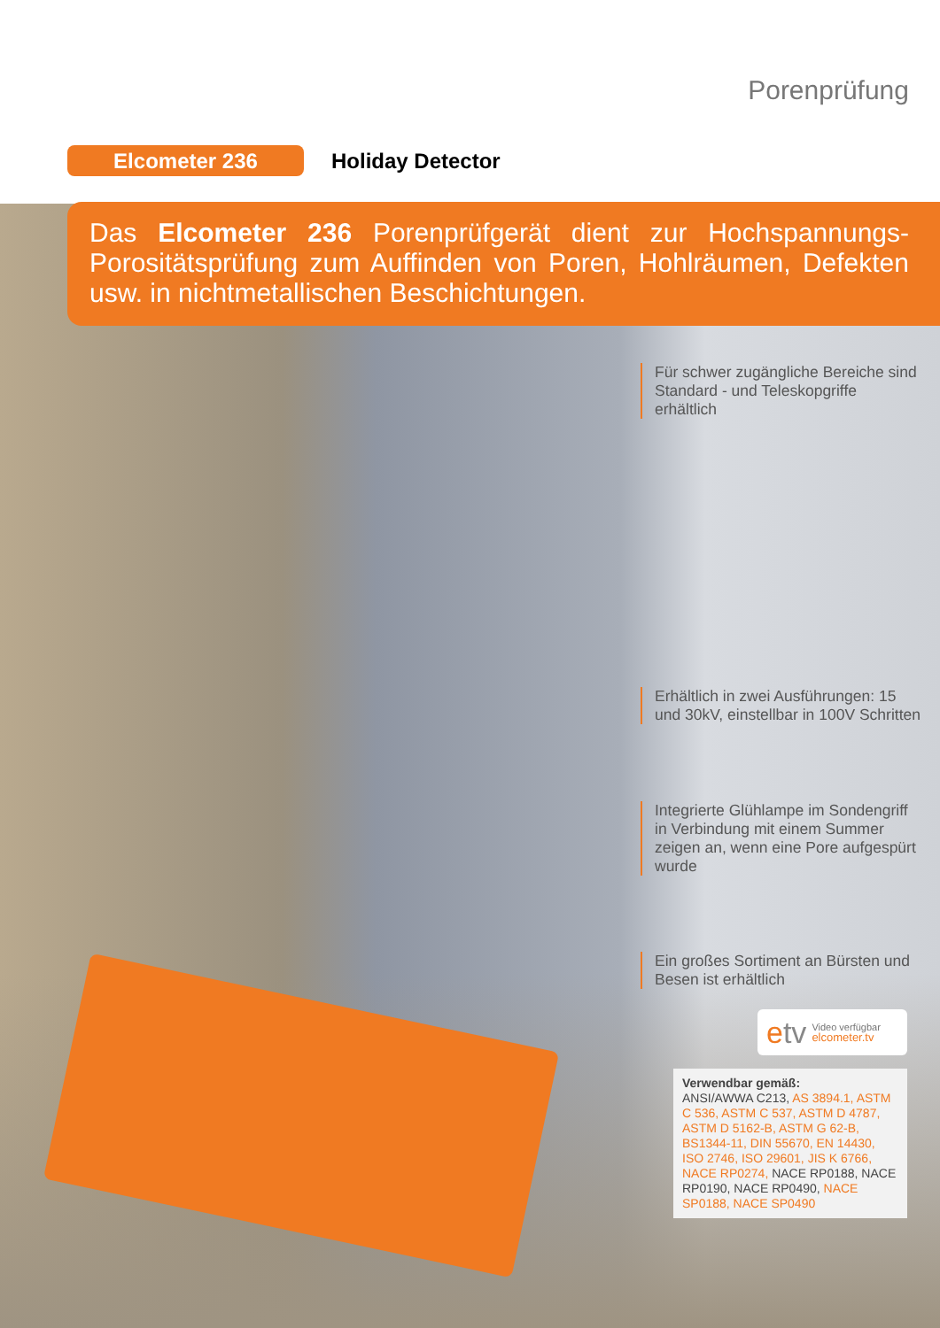Porenprüfung
Elcometer 236
Holiday Detector
Das Elcometer 236 Porenprüfgerät dient zur Hochspannungs-Porositätsprüfung zum Auffinden von Poren, Hohlräumen, Defekten usw. in nichtmetallischen Beschichtungen.
Für schwer zugängliche Bereiche sind Standard - und Teleskopgriffe erhältlich
Erhältlich in zwei Ausführungen: 15 und 30kV, einstellbar in 100V Schritten
Integrierte Glühlampe im Sondengriff in Verbindung mit einem Summer zeigen an, wenn eine Pore aufgespürt wurde
Ein großes Sortiment an Bürsten und Besen ist erhältlich
etv Video verfügbar
elcometer.tv
Verwendbar gemäß:
ANSI/AWWA C213, AS 3894.1, ASTM C 536, ASTM C 537, ASTM D 4787, ASTM D 5162-B, ASTM G 62-B, BS1344-11, DIN 55670, EN 14430, ISO 2746, ISO 29601, JIS K 6766, NACE RP0274, NACE RP0188, NACE RP0190, NACE RP0490, NACE SP0188, NACE SP0490